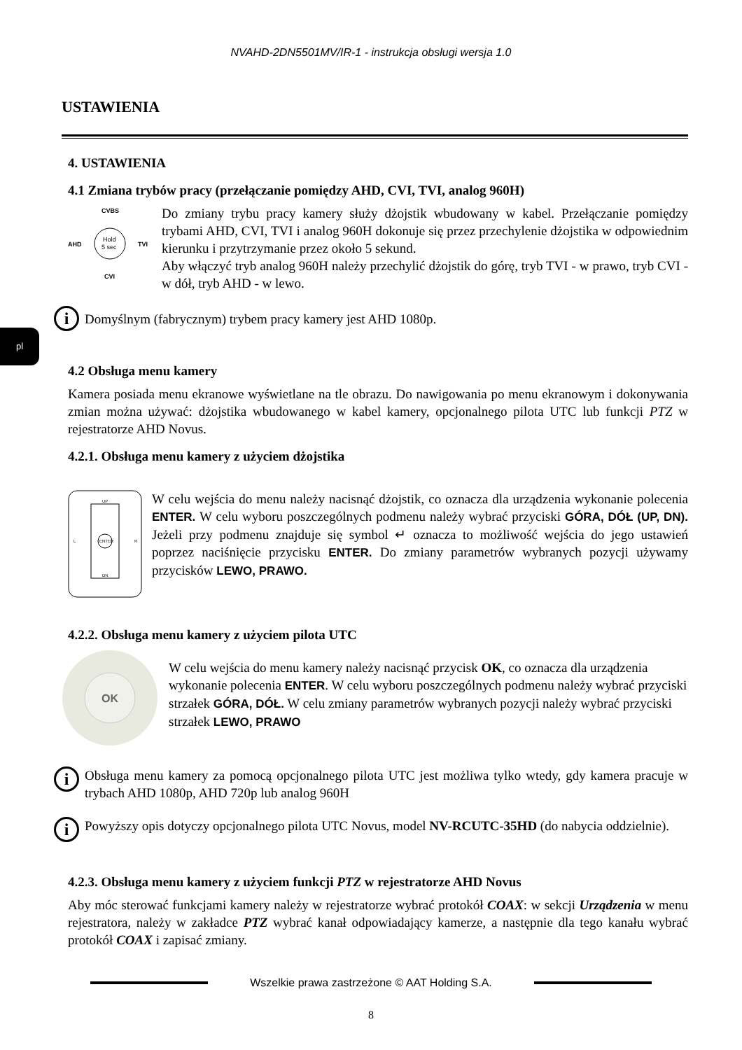NVAHD-2DN5501MV/IR-1 - instrukcja obsługi wersja 1.0
USTAWIENIA
pl
4. USTAWIENIA
4.1 Zmiana trybów pracy (przełączanie pomiędzy AHD, CVI, TVI, analog 960H)
CVBS
Hold
5 sec
AHD
TVI
CVI
Do zmiany trybu pracy kamery służy dżojstik wbudowany w kabel. Przełączanie pomiędzy trybami AHD, CVI, TVI i analog 960H dokonuje się przez przechylenie dżojstika w odpowiednim kierunku i przytrzymanie przez około 5 sekund.
Aby włączyć tryb analog 960H należy przechylić dżojstik do górę, tryb TVI - w prawo, tryb CVI - w dół, tryb AHD - w lewo.
i
Domyślnym (fabrycznym) trybem pracy kamery jest AHD 1080p.
4.2 Obsługa menu kamery
Kamera posiada menu ekranowe wyświetlane na tle obrazu. Do nawigowania po menu ekranowym i dokonywania zmian można używać: dżojstika wbudowanego w kabel kamery, opcjonalnego pilota UTC lub funkcji PTZ w rejestratorze AHD Novus.
4.2.1. Obsługa menu kamery z użyciem dżojstika
ENTER
UP
DN
L
R
W celu wejścia do menu należy nacisnąć dżojstik, co oznacza dla urządzenia wykonanie polecenia ENTER. W celu wyboru poszczególnych podmenu należy wybrać przyciski GÓRA, DÓŁ (UP, DN). Jeżeli przy podmenu znajduje się symbol ↵ oznacza to możliwość wejścia do jego ustawień poprzez naciśnięcie przycisku ENTER. Do zmiany parametrów wybranych pozycji używamy przycisków LEWO, PRAWO.
4.2.2. Obsługa menu kamery z użyciem pilota UTC
OK
W celu wejścia do menu kamery należy nacisnąć przycisk OK, co oznacza dla urządzenia wykonanie polecenia ENTER. W celu wyboru poszczególnych podmenu należy wybrać przyciski strzałek GÓRA, DÓŁ. W celu zmiany parametrów wybranych pozycji należy wybrać przyciski strzałek LEWO, PRAWO
i
Obsługa menu kamery za pomocą opcjonalnego pilota UTC jest możliwa tylko wtedy, gdy kamera pracuje w trybach AHD 1080p, AHD 720p lub analog 960H
i
Powyższy opis dotyczy opcjonalnego pilota UTC Novus, model NV-RCUTC-35HD (do nabycia oddzielnie).
4.2.3. Obsługa menu kamery z użyciem funkcji PTZ w rejestratorze AHD Novus
Aby móc sterować funkcjami kamery należy w rejestratorze wybrać protokół COAX: w sekcji Urządzenia w menu rejestratora, należy w zakładce PTZ wybrać kanał odpowiadający kamerze, a następnie dla tego kanału wybrać protokół COAX i zapisać zmiany.
Wszelkie prawa zastrzeżone © AAT Holding S.A.
8